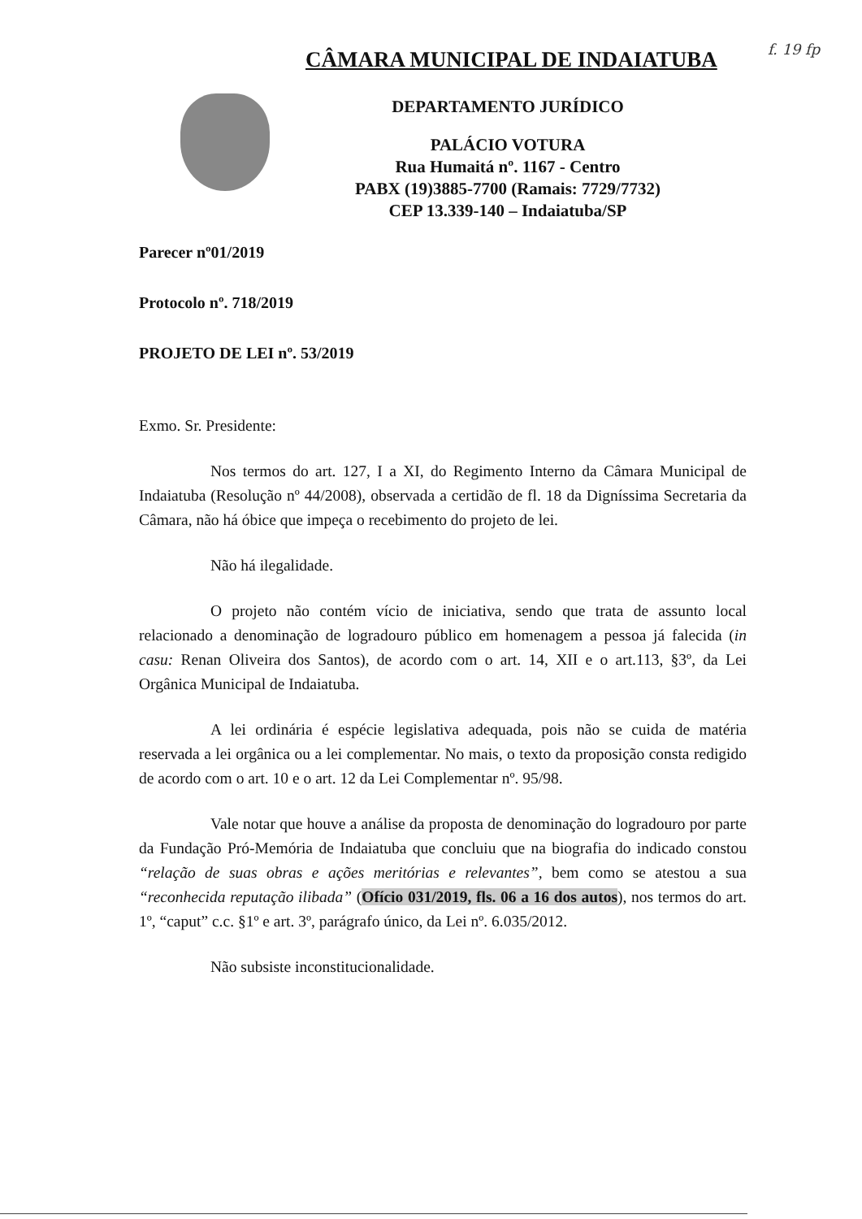CÂMARA MUNICIPAL DE INDAIATUBA f. 19 fp
DEPARTAMENTO JURÍDICO
PALÁCIO VOTURA
Rua Humaitá nº. 1167 - Centro
PABX (19)3885-7700 (Ramais: 7729/7732)
CEP 13.339-140 – Indaiatuba/SP
Parecer nº01/2019
Protocolo nº. 718/2019
PROJETO DE LEI nº. 53/2019
Exmo. Sr. Presidente:
Nos termos do art. 127, I a XI, do Regimento Interno da Câmara Municipal de Indaiatuba (Resolução nº 44/2008), observada a certidão de fl. 18 da Digníssima Secretaria da Câmara, não há óbice que impeça o recebimento do projeto de lei.
Não há ilegalidade.
O projeto não contém vício de iniciativa, sendo que trata de assunto local relacionado a denominação de logradouro público em homenagem a pessoa já falecida (in casu: Renan Oliveira dos Santos), de acordo com o art. 14, XII e o art.113, §3º, da Lei Orgânica Municipal de Indaiatuba.
A lei ordinária é espécie legislativa adequada, pois não se cuida de matéria reservada a lei orgânica ou a lei complementar. No mais, o texto da proposição consta redigido de acordo com o art. 10 e o art. 12 da Lei Complementar nº. 95/98.
Vale notar que houve a análise da proposta de denominação do logradouro por parte da Fundação Pró-Memória de Indaiatuba que concluiu que na biografia do indicado constou “relação de suas obras e ações meritórias e relevantes”, bem como se atestou a sua “reconhecida reputação ilibada” (Ofício 031/2019, fls. 06 a 16 dos autos), nos termos do art. 1º, “caput” c.c. §1º e art. 3º, parágrafo único, da Lei nº. 6.035/2012.
Não subsiste inconstitucionalidade.